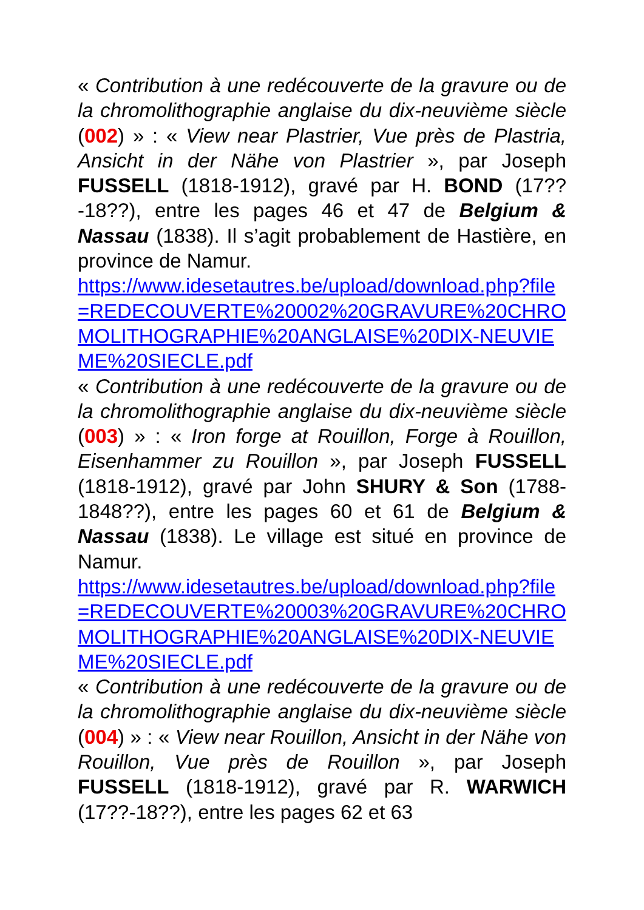« Contribution à une redécouverte de la gravure ou de la chromolithographie anglaise du dix-neuvième siècle (002) » : « View near Plastrier, Vue près de Plastria, Ansicht in der Nähe von Plastrier », par Joseph FUSSELL (1818-1912), gravé par H. BOND (17??-18??), entre les pages 46 et 47 de Belgium & Nassau (1838). Il s’agit probablement de Hastière, en province de Namur.
https://www.idesetautres.be/upload/download.php?file=REDECOUVERTE%20002%20GRAVURE%20CHROMOLITHOGRAPHIE%20ANGLAISE%20DIX-NEUVIEME%20SIECLE.pdf
« Contribution à une redécouverte de la gravure ou de la chromolithographie anglaise du dix-neuvième siècle (003) » : « Iron forge at Rouillon, Forge à Rouillon, Eisenhammer zu Rouillon », par Joseph FUSSELL (1818-1912), gravé par John SHURY & Son (1788-1848??), entre les pages 60 et 61 de Belgium & Nassau (1838). Le village est situé en province de Namur.
https://www.idesetautres.be/upload/download.php?file=REDECOUVERTE%20003%20GRAVURE%20CHROMOLITHOGRAPHIE%20ANGLAISE%20DIX-NEUVIEME%20SIECLE.pdf
« Contribution à une redécouverte de la gravure ou de la chromolithographie anglaise du dix-neuvième siècle (004) » : « View near Rouillon, Ansicht in der Nähe von Rouillon, Vue près de Rouillon », par Joseph FUSSELL (1818-1912), gravé par R. WARWICH (17??-18??), entre les pages 62 et 63